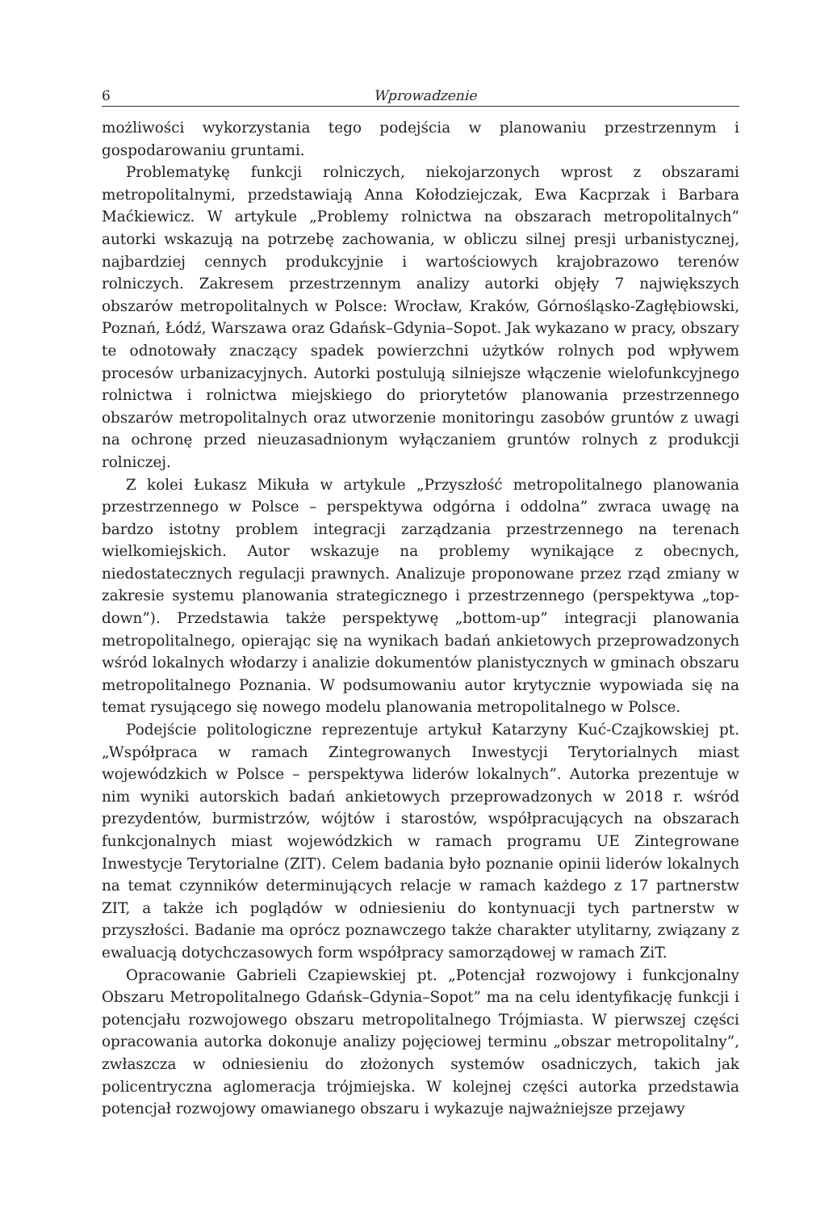6 Wprowadzenie
możliwości wykorzystania tego podejścia w planowaniu przestrzennym i gospodarowaniu gruntami.
Problematykę funkcji rolniczych, niekojarzonych wprost z obszarami metropolitalnymi, przedstawiają Anna Kołodziejczak, Ewa Kacprzak i Barbara Maćkiewicz. W artykule „Problemy rolnictwa na obszarach metropolitalnych” autorki wskazują na potrzebę zachowania, w obliczu silnej presji urbanistycznej, najbardziej cennych produkcyjnie i wartościowych krajobrazowo terenów rolniczych. Zakresem przestrzennym analizy autorki objęły 7 największych obszarów metropolitalnych w Polsce: Wrocław, Kraków, Górnośląsko-Zagłębiowski, Poznań, Łódź, Warszawa oraz Gdańsk–Gdynia–Sopot. Jak wykazano w pracy, obszary te odnotowały znaczący spadek powierzchni użytków rolnych pod wpływem procesów urbanizacyjnych. Autorki postulują silniejsze włączenie wielofunkcyjnego rolnictwa i rolnictwa miejskiego do priorytetów planowania przestrzennego obszarów metropolitalnych oraz utworzenie monitoringu zasobów gruntów z uwagi na ochronę przed nieuzasadnionym wyłączaniem gruntów rolnych z produkcji rolniczej.
Z kolei Łukasz Mikuła w artykule „Przyszłość metropolitalnego planowania przestrzennego w Polsce – perspektywa odgórna i oddolna” zwraca uwagę na bardzo istotny problem integracji zarządzania przestrzennego na terenach wielkomiejskich. Autor wskazuje na problemy wynikające z obecnych, niedostatecznych regulacji prawnych. Analizuje proponowane przez rząd zmiany w zakresie systemu planowania strategicznego i przestrzennego (perspektywa „top-down”). Przedstawia także perspektywę „bottom-up” integracji planowania metropolitalnego, opierając się na wynikach badań ankietowych przeprowadzonych wśród lokalnych włodarzy i analizie dokumentów planistycznych w gminach obszaru metropolitalnego Poznania. W podsumowaniu autor krytycznie wypowiada się na temat rysującego się nowego modelu planowania metropolitalnego w Polsce.
Podejście politologiczne reprezentuje artykuł Katarzyny Kuć-Czajkowskiej pt. „Współpraca w ramach Zintegrowanych Inwestycji Terytorialnych miast wojewódzkich w Polsce – perspektywa liderów lokalnych”. Autorka prezentuje w nim wyniki autorskich badań ankietowych przeprowadzonych w 2018 r. wśród prezydentów, burmistrzów, wójtów i starostów, współpracujących na obszarach funkcjonalnych miast wojewódzkich w ramach programu UE Zintegrowane Inwestycje Terytorialne (ZIT). Celem badania było poznanie opinii liderów lokalnych na temat czynników determinujących relacje w ramach każdego z 17 partnerstw ZIT, a także ich poglądów w odniesieniu do kontynuacji tych partnerstw w przyszłości. Badanie ma oprócz poznawczego także charakter utylitarny, związany z ewaluacją dotychczasowych form współpracy samorządowej w ramach ZiT.
Opracowanie Gabrieli Czapiewskiej pt. „Potencjał rozwojowy i funkcjonalny Obszaru Metropolitalnego Gdańsk–Gdynia–Sopot” ma na celu identyfikację funkcji i potencjału rozwojowego obszaru metropolitalnego Trójmiasta. W pierwszej części opracowania autorka dokonuje analizy pojęciowej terminu „obszar metropolitalny”, zwłaszcza w odniesieniu do złożonych systemów osadniczych, takich jak policentryczna aglomeracja trójmiejska. W kolejnej części autorka przedstawia potencjał rozwojowy omawianego obszaru i wykazuje najważniejsze przejawy